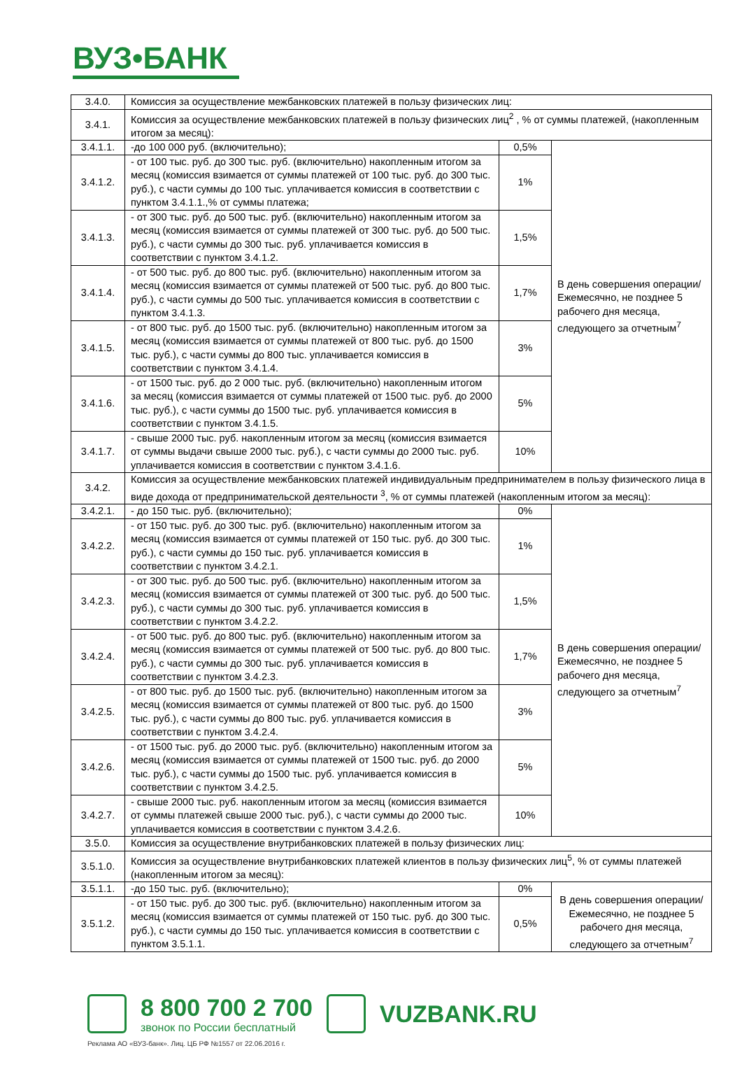ВУЗ•БАНК
| 3.4.0. | Комиссия за осуществление межбанковских платежей в пользу физических лиц: | | |
| 3.4.1. | Комиссия за осуществление межбанковских платежей в пользу физических лиц<sup>2</sup> , % от суммы платежей, (накопленным итогом за месяц): | | |
| 3.4.1.1. | -до 100 000 руб. (включительно); | 0,5% | В день совершения операции/ Ежемесячно, не позднее 5 рабочего дня месяца, следующего за отчетным<sup>7</sup> |
| 3.4.1.2. | - от 100 тыс. руб. до 300 тыс. руб. (включительно) накопленным итогом за месяц (комиссия взимается от суммы платежей от 100 тыс. руб. до 300 тыс. руб.), с части суммы до 100 тыс. уплачивается комиссия в соответствии с пунктом 3.4.1.1.,% от суммы платежа; | 1% | |
| 3.4.1.3. | - от 300 тыс. руб. до 500 тыс. руб. (включительно) накопленным итогом за месяц (комиссия взимается от суммы платежей от 300 тыс. руб. до 500 тыс. руб.), с части суммы до 300 тыс. руб. уплачивается комиссия в соответствии с пунктом 3.4.1.2. | 1,5% | |
| 3.4.1.4. | - от 500 тыс. руб. до 800 тыс. руб. (включительно) накопленным итогом за месяц (комиссия взимается от суммы платежей от 500 тыс. руб. до 800 тыс. руб.), с части суммы до 500 тыс. уплачивается комиссия в соответствии с пунктом 3.4.1.3. | 1,7% | |
| 3.4.1.5. | - от 800 тыс. руб. до 1500 тыс. руб. (включительно) накопленным итогом за месяц (комиссия взимается от суммы платежей от 800 тыс. руб. до 1500 тыс. руб.), с части суммы до 800 тыс. уплачивается комиссия в соответствии с пунктом 3.4.1.4. | 3% | |
| 3.4.1.6. | - от 1500 тыс. руб. до 2 000 тыс. руб. (включительно) накопленным итогом за месяц (комиссия взимается от суммы платежей от 1500 тыс. руб. до 2000 тыс. руб.), с части суммы до 1500 тыс. руб. уплачивается комиссия в соответствии с пунктом 3.4.1.5. | 5% | |
| 3.4.1.7. | - свыше 2000 тыс. руб. накопленным итогом за месяц (комиссия взимается от суммы выдачи свыше 2000 тыс. руб.), с части суммы до 2000 тыс. руб. уплачивается комиссия в соответствии с пунктом 3.4.1.6. | 10% | |
| 3.4.2. | Комиссия за осуществление межбанковских платежей индивидуальным предпринимателем в пользу физического лица в виде дохода от предпринимательской деятельности <sup>3</sup>, % от суммы платежей (накопленным итогом за месяц): | | |
| 3.4.2.1. | - до 150 тыс. руб. (включительно); | 0% | В день совершения операции/ Ежемесячно, не позднее 5 рабочего дня месяца, следующего за отчетным<sup>7</sup> |
| 3.4.2.2. | - от 150 тыс. руб. до 300 тыс. руб. (включительно) накопленным итогом за месяц (комиссия взимается от суммы платежей от 150 тыс. руб. до 300 тыс. руб.), с части суммы до 150 тыс. руб. уплачивается комиссия в соответствии с пунктом 3.4.2.1. | 1% | |
| 3.4.2.3. | - от 300 тыс. руб. до 500 тыс. руб. (включительно) накопленным итогом за месяц (комиссия взимается от суммы платежей от 300 тыс. руб. до 500 тыс. руб.), с части суммы до 300 тыс. руб. уплачивается комиссия в соответствии с пунктом 3.4.2.2. | 1,5% | |
| 3.4.2.4. | - от 500 тыс. руб. до 800 тыс. руб. (включительно) накопленным итогом за месяц (комиссия взимается от суммы платежей от 500 тыс. руб. до 800 тыс. руб.), с части суммы до 300 тыс. руб. уплачивается комиссия в соответствии с пунктом 3.4.2.3. | 1,7% | |
| 3.4.2.5. | - от 800 тыс. руб. до 1500 тыс. руб. (включительно) накопленным итогом за месяц (комиссия взимается от суммы платежей от 800 тыс. руб. до 1500 тыс. руб.), с части суммы до 800 тыс. руб. уплачивается комиссия в соответствии с пунктом 3.4.2.4. | 3% | |
| 3.4.2.6. | - от 1500 тыс. руб. до 2000 тыс. руб. (включительно) накопленным итогом за месяц (комиссия взимается от суммы платежей от 1500 тыс. руб. до 2000 тыс. руб.), с части суммы до 1500 тыс. руб. уплачивается комиссия в соответствии с пунктом 3.4.2.5. | 5% | |
| 3.4.2.7. | - свыше 2000 тыс. руб. накопленным итогом за месяц (комиссия взимается от суммы платежей свыше 2000 тыс. руб.), с части суммы до 2000 тыс. уплачивается комиссия в соответствии с пунктом 3.4.2.6. | 10% | |
| 3.5.0. | Комиссия за осуществление внутрибанковских платежей в пользу физических лиц: | | |
| 3.5.1.0. | Комиссия за осуществление внутрибанковских платежей клиентов в пользу физических лиц<sup>5</sup>, % от суммы платежей (накопленным итогом за месяц): | | |
| 3.5.1.1. | -до 150 тыс. руб. (включительно); | 0% | В день совершения операции/ Ежемесячно, не позднее 5 рабочего дня месяца, следующего за отчетным<sup>7</sup> |
| 3.5.1.2. | - от 150 тыс. руб. до 300 тыс. руб. (включительно) накопленным итогом за месяц (комиссия взимается от суммы платежей от 150 тыс. руб. до 300 тыс. руб.), с части суммы до 150 тыс. уплачивается комиссия в соответствии с пунктом 3.5.1.1. | 0,5% | |
8 800 700 2 700
звонок по России бесплатный
VUZBANK.RU
Реклама АО «ВУЗ-банк». Лиц. ЦБ РФ №1557 от 22.06.2016 г.